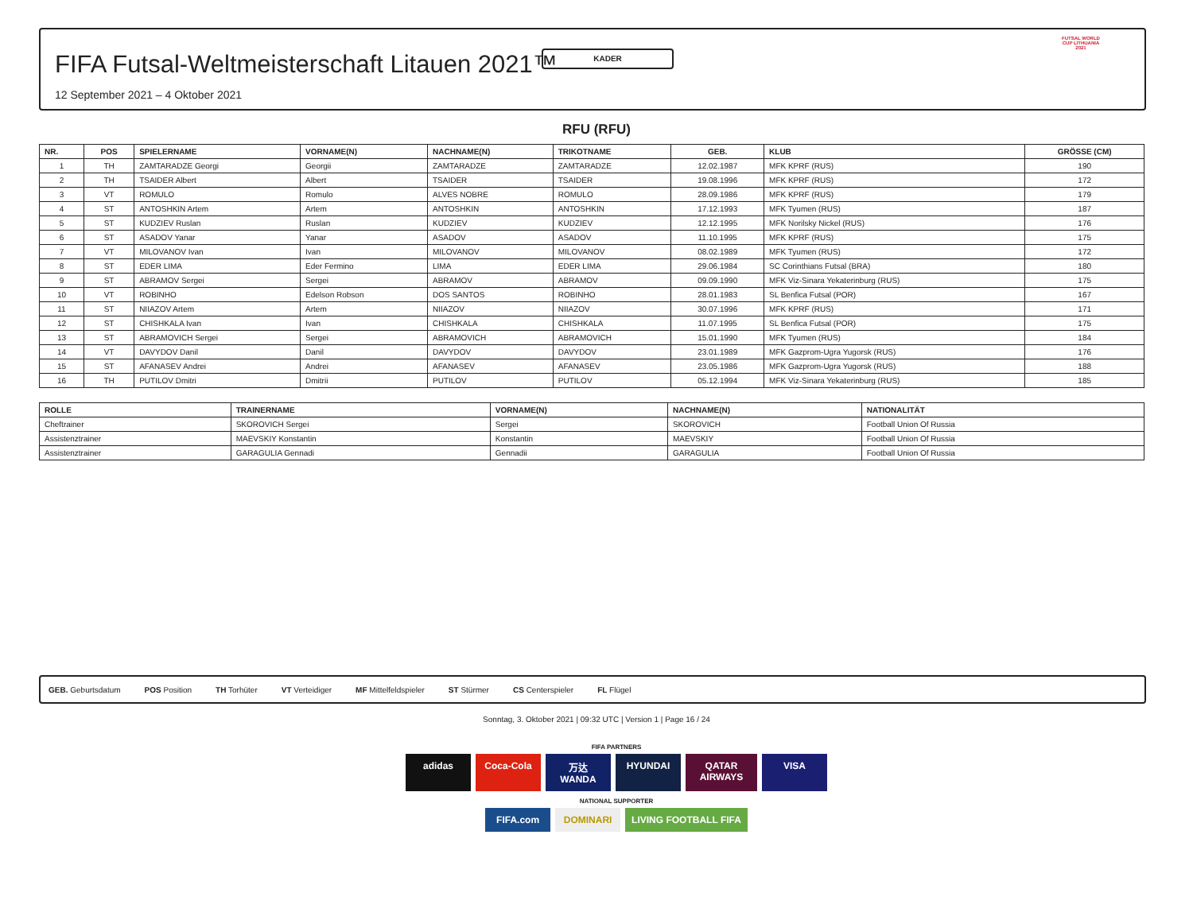KADER
FIFA Futsal-Weltmeisterschaft Litauen 2021™
12 September 2021 – 4 Oktober 2021
FUTSAL WORLD CUP LITHUANIA 2021
RFU (RFU)
| NR. | POS | SPIELERNAME | VORNAME(N) | NACHNAME(N) | TRIKOTNAME | GEB. | KLUB | GRÖSSE (CM) |
| --- | --- | --- | --- | --- | --- | --- | --- | --- |
| 1 | TH | ZAMTARADZE Georgi | Georgii | ZAMTARADZE | ZAMTARADZE | 12.02.1987 | MFK KPRF (RUS) | 190 |
| 2 | TH | TSAIDER Albert | Albert | TSAIDER | TSAIDER | 19.08.1996 | MFK KPRF (RUS) | 172 |
| 3 | VT | ROMULO | Romulo | ALVES NOBRE | ROMULO | 28.09.1986 | MFK KPRF (RUS) | 179 |
| 4 | ST | ANTOSHKIN Artem | Artem | ANTOSHKIN | ANTOSHKIN | 17.12.1993 | MFK Tyumen (RUS) | 187 |
| 5 | ST | KUDZIEV Ruslan | Ruslan | KUDZIEV | KUDZIEV | 12.12.1995 | MFK Norilsky Nickel (RUS) | 176 |
| 6 | ST | ASADOV Yanar | Yanar | ASADOV | ASADOV | 11.10.1995 | MFK KPRF (RUS) | 175 |
| 7 | VT | MILOVANOV Ivan | Ivan | MILOVANOV | MILOVANOV | 08.02.1989 | MFK Tyumen (RUS) | 172 |
| 8 | ST | EDER LIMA | Eder Fermino | LIMA | EDER LIMA | 29.06.1984 | SC Corinthians Futsal (BRA) | 180 |
| 9 | ST | ABRAMOV Sergei | Sergei | ABRAMOV | ABRAMOV | 09.09.1990 | MFK Viz-Sinara Yekaterinburg (RUS) | 175 |
| 10 | VT | ROBINHO | Edelson Robson | DOS SANTOS | ROBINHO | 28.01.1983 | SL Benfica Futsal (POR) | 167 |
| 11 | ST | NIIAZOV Artem | Artem | NIIAZOV | NIIAZOV | 30.07.1996 | MFK KPRF (RUS) | 171 |
| 12 | ST | CHISHKALA Ivan | Ivan | CHISHKALA | CHISHKALA | 11.07.1995 | SL Benfica Futsal (POR) | 175 |
| 13 | ST | ABRAMOVICH Sergei | Sergei | ABRAMOVICH | ABRAMOVICH | 15.01.1990 | MFK Tyumen (RUS) | 184 |
| 14 | VT | DAVYDOV Danil | Danil | DAVYDOV | DAVYDOV | 23.01.1989 | MFK Gazprom-Ugra Yugorsk (RUS) | 176 |
| 15 | ST | AFANASEV Andrei | Andrei | AFANASEV | AFANASEV | 23.05.1986 | MFK Gazprom-Ugra Yugorsk (RUS) | 188 |
| 16 | TH | PUTILOV Dmitri | Dmitrii | PUTILOV | PUTILOV | 05.12.1994 | MFK Viz-Sinara Yekaterinburg (RUS) | 185 |
| ROLLE | TRAINERNAME | VORNAME(N) | NACHNAME(N) | NATIONALITÄT |
| --- | --- | --- | --- | --- |
| Cheftrainer | SKOROVICH Sergei | Sergei | SKOROVICH | Football Union Of Russia |
| Assistenztrainer | MAEVSKIY Konstantin | Konstantin | MAEVSKIY | Football Union Of Russia |
| Assistenztrainer | GARAGULIA Gennadi | Gennadii | GARAGULIA | Football Union Of Russia |
GEB. Geburtsdatum POS Position TH Torhüter VT Verteidiger MF Mittelfeldspieler ST Stürmer CS Centerspieler FL Flügel
Sonntag, 3. Oktober 2021 | 09:32 UTC | Version 1 | Page 16 / 24
FIFA PARTNERS
adidas Coca-Cola 万达 WANDA HYUNDAI QATAR AIRWAYS VISA
NATIONAL SUPPORTER
FIFA.com DOMINARI LIVING FOOTBALL FIFA